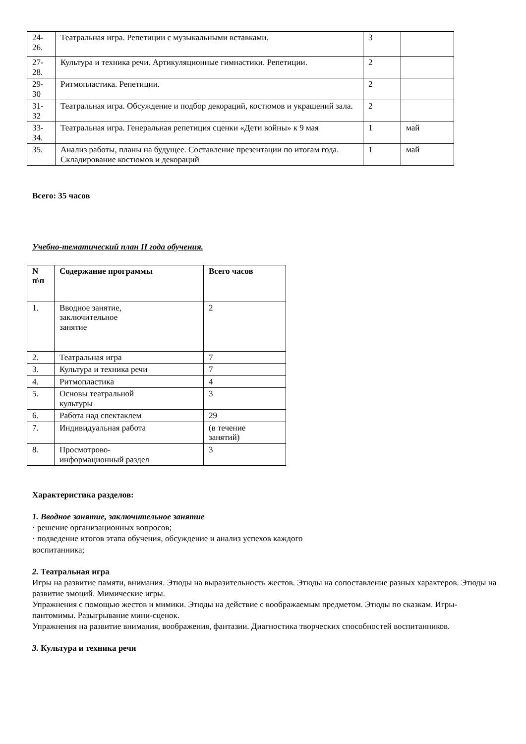| 24- 26. | Театральная игра. Репетиции с музыкальными вставками. | 3 | |
| 27- 28. | Культура и техника речи. Артикуляционные гимнастики. Репетиции. | 2 | |
| 29- 30 | Ритмопластика. Репетиции. | 2 | |
| 31- 32 | Театральная игра. Обсуждение и подбор декораций, костюмов и украшений зала. | 2 | |
| 33- 34. | Театральная игра. Генеральная репетиция сценки «Дети войны» к 9 мая | 1 | май |
| 35. | Анализ работы, планы на будущее. Составление презентации по итогам года. Складирование костюмов и декораций | 1 | май |
Всего: 35 часов
Учебно-тематический план II года обучения.
| N п\п | Содержание программы | Всего часов |
| --- | --- | --- |
| 1. | Вводное занятие, заключительное занятие | 2 |
| 2. | Театральная игра | 7 |
| 3. | Культура и техника речи | 7 |
| 4. | Ритмопластика | 4 |
| 5. | Основы театральной культуры | 3 |
| 6. | Работа над спектаклем | 29 |
| 7. | Индивидуальная работа | (в течение занятий) |
| 8. | Просмотрово- информационный раздел | 3 |
Характеристика разделов:
1. Вводное занятие, заключительное занятие
· решение организационных вопросов;
· подведение итогов этапа обучения, обсуждение и анализ успехов каждого
воспитанника;
2. Театральная игра
Игры на развитие памяти, внимания. Этюды на выразительность жестов. Этюды на сопоставление разных характеров. Этюды на развитие эмоций. Мимические игры.
Упражнения с помощью жестов и мимики. Этюды на действие с воображаемым предметом. Этюды по сказкам. Игры-пантомимы. Разыгрывание мини-сценок.
Упражнения на развитие внимания, воображения, фантазии. Диагностика творческих способностей воспитанников.
3. Культура и техника речи